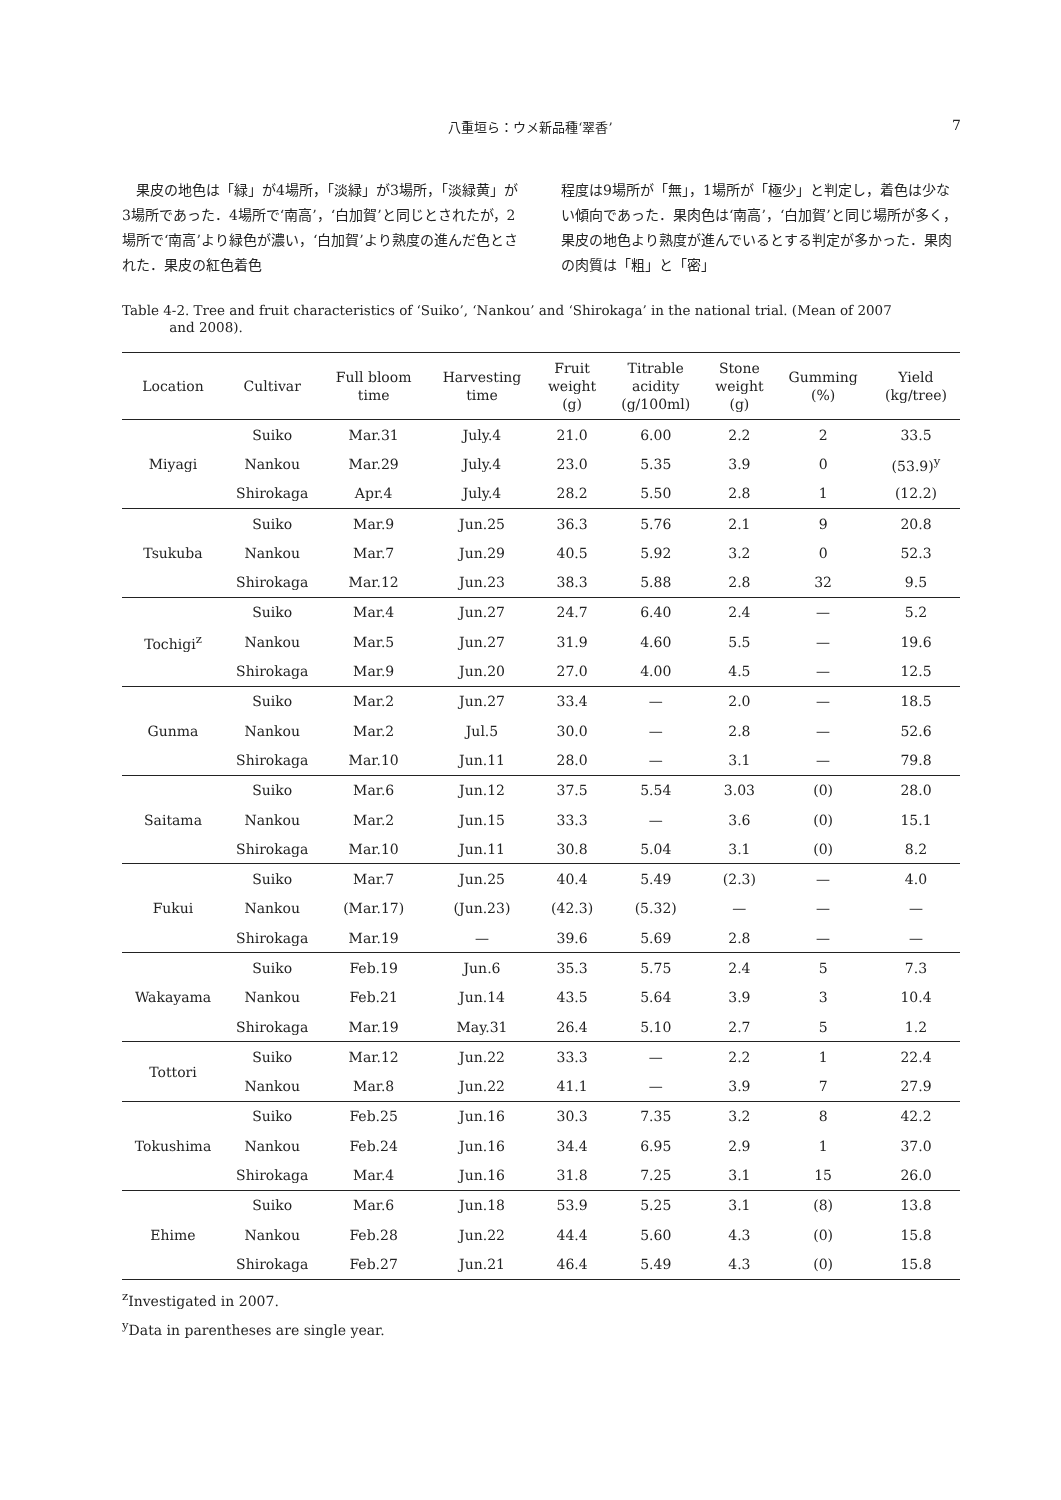八重垣ら：ウメ新品種‘翠香’ 7
　果皮の地色は「緑」が4場所，「淡緑」が3場所，「淡緑黄」が3場所であった．4場所で‘南高’，‘白加賀’と同じとされたが，2場所で‘南高’より緑色が濃い，‘白加賀’より熟度の進んだ色とされた．果皮の紅色着色
程度は9場所が「無」，1場所が「極少」と判定し，着色は少ない傾向であった．果肉色は‘南高’，‘白加賀’と同じ場所が多く，果皮の地色より熟度が進んでいるとする判定が多かった．果肉の肉質は「粗」と「密」
Table 4-2. Tree and fruit characteristics of ‘Suiko’, ‘Nankou’ and ‘Shirokaga’ in the national trial. (Mean of 2007
and 2008).
| Location | Cultivar | Full bloom time | Harvesting time | Fruit weight (g) | Titrable acidity (g/100ml) | Stone weight (g) | Gumming (%) | Yield (kg/tree) |
| --- | --- | --- | --- | --- | --- | --- | --- | --- |
| Miyagi | Suiko | Mar.31 | July.4 | 21.0 | 6.00 | 2.2 | 2 | 33.5 |
| | Nankou | Mar.29 | July.4 | 23.0 | 5.35 | 3.9 | 0 | (53.9)<sup>y</sup> |
| | Shirokaga | Apr.4 | July.4 | 28.2 | 5.50 | 2.8 | 1 | (12.2) |
| Tsukuba | Suiko | Mar.9 | Jun.25 | 36.3 | 5.76 | 2.1 | 9 | 20.8 |
| | Nankou | Mar.7 | Jun.29 | 40.5 | 5.92 | 3.2 | 0 | 52.3 |
| | Shirokaga | Mar.12 | Jun.23 | 38.3 | 5.88 | 2.8 | 32 | 9.5 |
| Tochigi<sup>z</sup> | Suiko | Mar.4 | Jun.27 | 24.7 | 6.40 | 2.4 | — | 5.2 |
| | Nankou | Mar.5 | Jun.27 | 31.9 | 4.60 | 5.5 | — | 19.6 |
| | Shirokaga | Mar.9 | Jun.20 | 27.0 | 4.00 | 4.5 | — | 12.5 |
| Gunma | Suiko | Mar.2 | Jun.27 | 33.4 | — | 2.0 | — | 18.5 |
| | Nankou | Mar.2 | Jul.5 | 30.0 | — | 2.8 | — | 52.6 |
| | Shirokaga | Mar.10 | Jun.11 | 28.0 | — | 3.1 | — | 79.8 |
| Saitama | Suiko | Mar.6 | Jun.12 | 37.5 | 5.54 | 3.03 | (0) | 28.0 |
| | Nankou | Mar.2 | Jun.15 | 33.3 | — | 3.6 | (0) | 15.1 |
| | Shirokaga | Mar.10 | Jun.11 | 30.8 | 5.04 | 3.1 | (0) | 8.2 |
| Fukui | Suiko | Mar.7 | Jun.25 | 40.4 | 5.49 | (2.3) | — | 4.0 |
| | Nankou | (Mar.17) | (Jun.23) | (42.3) | (5.32) | — | — | — |
| | Shirokaga | Mar.19 | — | 39.6 | 5.69 | 2.8 | — | — |
| Wakayama | Suiko | Feb.19 | Jun.6 | 35.3 | 5.75 | 2.4 | 5 | 7.3 |
| | Nankou | Feb.21 | Jun.14 | 43.5 | 5.64 | 3.9 | 3 | 10.4 |
| | Shirokaga | Mar.19 | May.31 | 26.4 | 5.10 | 2.7 | 5 | 1.2 |
| Tottori | Suiko | Mar.12 | Jun.22 | 33.3 | — | 2.2 | 1 | 22.4 |
| | Nankou | Mar.8 | Jun.22 | 41.1 | — | 3.9 | 7 | 27.9 |
| Tokushima | Suiko | Feb.25 | Jun.16 | 30.3 | 7.35 | 3.2 | 8 | 42.2 |
| | Nankou | Feb.24 | Jun.16 | 34.4 | 6.95 | 2.9 | 1 | 37.0 |
| | Shirokaga | Mar.4 | Jun.16 | 31.8 | 7.25 | 3.1 | 15 | 26.0 |
| Ehime | Suiko | Mar.6 | Jun.18 | 53.9 | 5.25 | 3.1 | (8) | 13.8 |
| | Nankou | Feb.28 | Jun.22 | 44.4 | 5.60 | 4.3 | (0) | 15.8 |
| | Shirokaga | Feb.27 | Jun.21 | 46.4 | 5.49 | 4.3 | (0) | 15.8 |
<sup>z</sup> Investigated in 2007.
<sup>y</sup> Data in parentheses are single year.